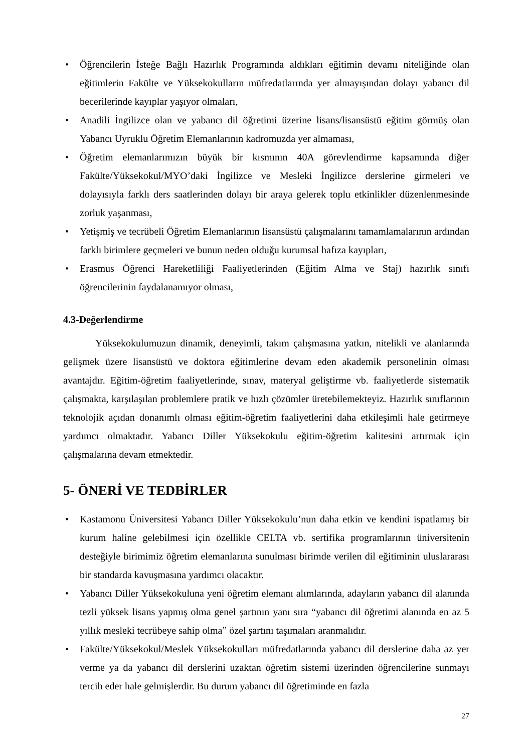• Öğrencilerin İsteğe Bağlı Hazırlık Programında aldıkları eğitimin devamı niteliğinde olan eğitimlerin Fakülte ve Yüksekokulların müfredatlarında yer almayışından dolayı yabancı dil becerilerinde kayıplar yaşıyor olmaları,
• Anadili İngilizce olan ve yabancı dil öğretimi üzerine lisans/lisansüstü eğitim görmüş olan Yabancı Uyruklu Öğretim Elemanlarının kadromuzda yer almaması,
• Öğretim elemanlarımızın büyük bir kısmının 40A görevlendirme kapsamında diğer Fakülte/Yüksekokul/MYO’daki İngilizce ve Mesleki İngilizce derslerine girmeleri ve dolayısıyla farklı ders saatlerinden dolayı bir araya gelerek toplu etkinlikler düzenlenmesinde zorluk yaşanması,
• Yetişmiş ve tecrübeli Öğretim Elemanlarının lisansüstü çalışmalarını tamamlamalarının ardından farklı birimlere geçmeleri ve bunun neden olduğu kurumsal hafıza kayıpları,
• Erasmus Öğrenci Hareketliliği Faaliyetlerinden (Eğitim Alma ve Staj) hazırlık sınıfı öğrencilerinin faydalanamıyor olması,
4.3-Değerlendirme
Yüksekokulumuzun dinamik, deneyimli, takım çalışmasına yatkın, nitelikli ve alanlarında gelişmek üzere lisansüstü ve doktora eğitimlerine devam eden akademik personelinin olması avantajdır. Eğitim-öğretim faaliyetlerinde, sınav, materyal geliştirme vb. faaliyetlerde sistematik çalışmakta, karşılaşılan problemlere pratik ve hızlı çözümler üretebilemekteyiz. Hazırlık sınıflarının teknolojik açıdan donanımlı olması eğitim-öğretim faaliyetlerini daha etkileşimli hale getirmeye yardımcı olmaktadır. Yabancı Diller Yüksekokulu eğitim-öğretim kalitesini artırmak için çalışmalarına devam etmektedir.
5- ÖNERİ VE TEDBİRLER
• Kastamonu Üniversitesi Yabancı Diller Yüksekokulu’nun daha etkin ve kendini ispatlamış bir kurum haline gelebilmesi için özellikle CELTA vb. sertifika programlarının üniversitenin desteğiyle birimimiz öğretim elemanlarına sunulması birimde verilen dil eğitiminin uluslararası bir standarda kavuşmasına yardımcı olacaktır.
• Yabancı Diller Yüksekokuluna yeni öğretim elemanı alımlarında, adayların yabancı dil alanında tezli yüksek lisans yapmış olma genel şartının yanı sıra “yabancı dil öğretimi alanında en az 5 yıllık mesleki tecrübeye sahip olma” özel şartını taşımaları aranmalıdır.
• Fakülte/Yüksekokul/Meslek Yüksekokulları müfredatlarında yabancı dil derslerine daha az yer verme ya da yabancı dil derslerini uzaktan öğretim sistemi üzerinden öğrencilerine sunmayı tercih eder hale gelmişlerdir. Bu durum yabancı dil öğretiminde en fazla
27